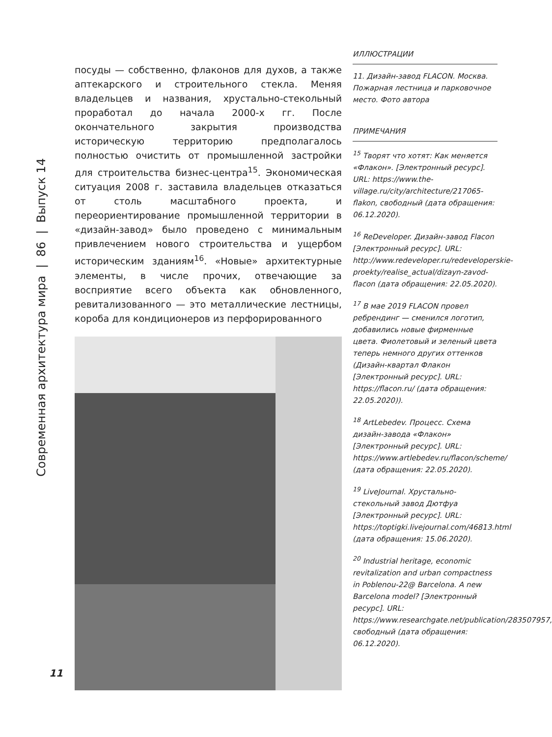Современная архитектура мира | 86 | Выпуск 14
посуды — собственно, флаконов для духов, а также аптекарского и строительного стекла. Меняя владельцев и названия, хрустально-стекольный проработал до начала 2000-х гг. После окончательного закрытия производства историческую территорию предполагалось полностью очистить от промышленной застройки для строительства бизнес-центра<sup>15</sup>. Экономическая ситуация 2008 г. заставила владельцев отказаться от столь масштабного проекта, и переориентирование промышленной территории в «дизайн-завод» было проведено с минимальным привлечением нового строительства и ущербом историческим зданиям<sup>16</sup>. «Новые» архитектурные элементы, в числе прочих, отвечающие за восприятие всего объекта как обновленного, ревитализованного — это металлические лестницы, короба для кондиционеров из перфорированного
ИЛЛЮСТРАЦИИ
11. Дизайн-завод FLACON. Москва. Пожарная лестница и парковочное место. Фото автора
ПРИМЕЧАНИЯ
<sup>15</sup> Творят что хотят: Как меняется «Флакон». [Электронный ресурс]. URL: https://www.the-village.ru/city/architecture/217065-flakon, свободный (дата обращения: 06.12.2020).
<sup>16</sup> ReDeveloper. Дизайн-завод Flacon [Электронный ресурс]. URL: http://www.redeveloper.ru/redeveloperskie-proekty/realise_actual/dizayn-zavod-flacon (дата обращения: 22.05.2020).
<sup>17</sup> В мае 2019 FLACON провел ребрендинг — сменился логотип, добавились новые фирменные цвета. Фиолетовый и зеленый цвета теперь немного других оттенков (Дизайн-квартал Флакон [Электронный ресурс]. URL: https://flacon.ru/ (дата обращения: 22.05.2020)).
<sup>18</sup> ArtLebedev. Процесс. Схема дизайн-завода «Флакон» [Электронный ресурс]. URL: https://www.artlebedev.ru/flacon/scheme/ (дата обращения: 22.05.2020).
<sup>19</sup> LiveJournal. Хрустально-стекольный завод Дютфуа [Электронный ресурс]. URL: https://toptigki.livejournal.com/46813.html (дата обращения: 15.06.2020).
<sup>20</sup> Industrial heritage, economic revitalization and urban compactness in Poblenou-22@ Barcelona. A new Barcelona model? [Электронный ресурс]. URL: https://www.researchgate.net/publication/283507957, свободный (дата обращения: 06.12.2020).
11